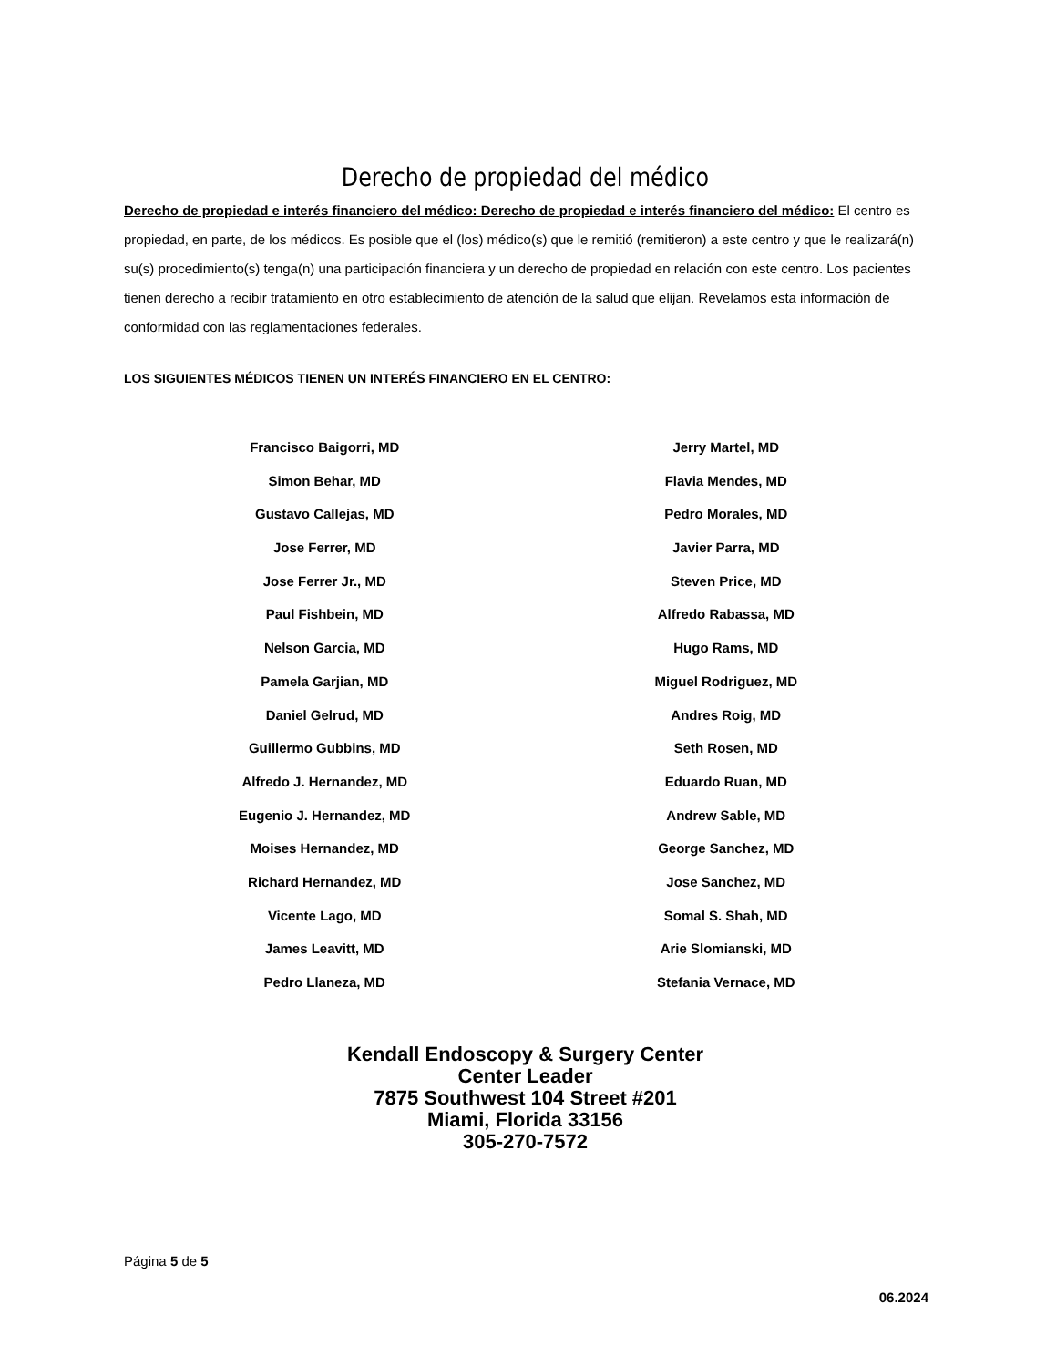Derecho de propiedad del médico
Derecho de propiedad e interés financiero del médico: Derecho de propiedad e interés financiero del médico: El centro es propiedad, en parte, de los médicos. Es posible que el (los) médico(s) que le remitió (remitieron) a este centro y que le realizará(n) su(s) procedimiento(s) tenga(n) una participación financiera y un derecho de propiedad en relación con este centro. Los pacientes tienen derecho a recibir tratamiento en otro establecimiento de atención de la salud que elijan. Revelamos esta información de conformidad con las reglamentaciones federales.
LOS SIGUIENTES MÉDICOS TIENEN UN INTERÉS FINANCIERO EN EL CENTRO:
Francisco Baigorri, MD
Simon Behar, MD
Gustavo Callejas, MD
Jose Ferrer, MD
Jose Ferrer Jr., MD
Paul Fishbein, MD
Nelson Garcia, MD
Pamela Garjian, MD
Daniel Gelrud, MD
Guillermo Gubbins, MD
Alfredo J. Hernandez, MD
Eugenio J. Hernandez, MD
Moises Hernandez, MD
Richard Hernandez, MD
Vicente Lago, MD
James Leavitt, MD
Pedro Llaneza, MD
Jerry Martel, MD
Flavia Mendes, MD
Pedro Morales, MD
Javier Parra, MD
Steven Price, MD
Alfredo Rabassa, MD
Hugo Rams, MD
Miguel Rodriguez, MD
Andres Roig, MD
Seth Rosen, MD
Eduardo Ruan, MD
Andrew Sable, MD
George Sanchez, MD
Jose Sanchez, MD
Somal S. Shah, MD
Arie Slomianski, MD
Stefania Vernace, MD
Kendall Endoscopy & Surgery Center
Center Leader
7875 Southwest 104 Street #201
Miami, Florida 33156
305-270-7572
Página 5 de 5
06.2024